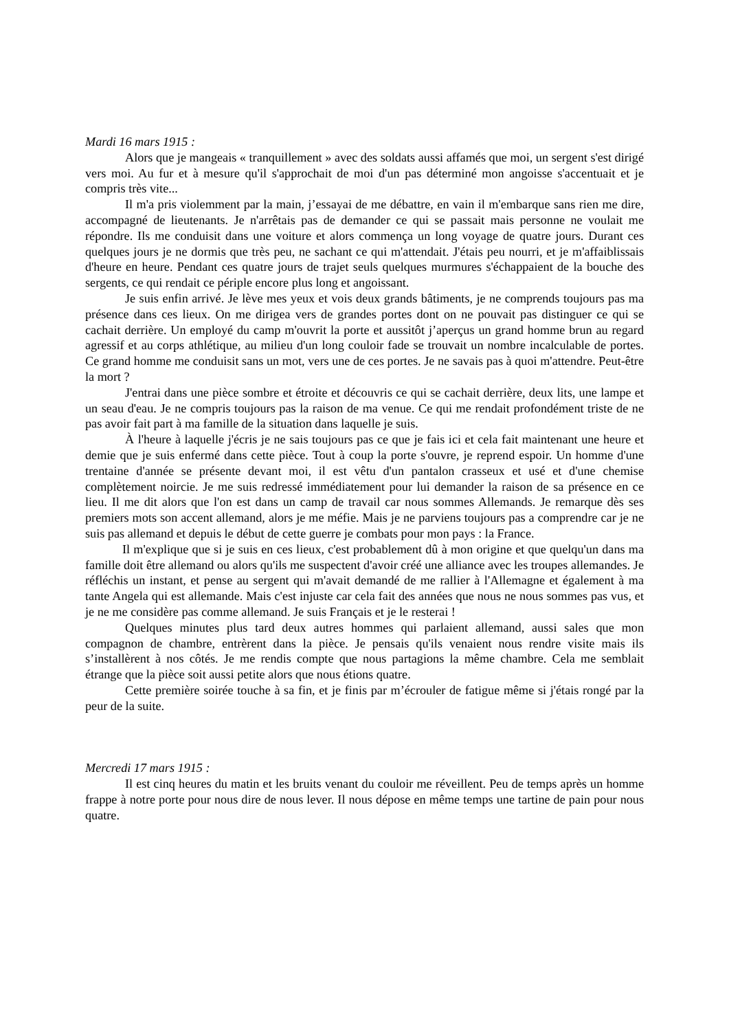Mardi 16 mars 1915 :
Alors que je mangeais « tranquillement » avec des soldats aussi affamés que moi, un sergent s'est dirigé vers moi. Au fur et à mesure qu'il s'approchait de moi d'un pas déterminé mon angoisse s'accentuait et je compris très vite...
Il m'a pris violemment par la main, j’essayai de me débattre, en vain il m'embarque sans rien me dire, accompagné de lieutenants. Je n'arrêtais pas de demander ce qui se passait mais personne ne voulait me répondre. Ils me conduisit dans une voiture et alors commença un long voyage de quatre jours. Durant ces quelques jours je ne dormis que très peu, ne sachant ce qui m'attendait. J'étais peu nourri, et je m'affaiblissais d'heure en heure. Pendant ces quatre jours de trajet seuls quelques murmures s'échappaient de la bouche des sergents, ce qui rendait ce périple encore plus long et angoissant.
Je suis enfin arrivé. Je lève mes yeux et vois deux grands bâtiments, je ne comprends toujours pas ma présence dans ces lieux. On me dirigea vers de grandes portes dont on ne pouvait pas distinguer ce qui se cachait derrière. Un employé du camp m'ouvrit la porte et aussitôt j’aperçus un grand homme brun au regard agressif et au corps athlétique, au milieu d'un long couloir fade se trouvait un nombre incalculable de portes. Ce grand homme me conduisit sans un mot, vers une de ces portes. Je ne savais pas à quoi m'attendre. Peut-être la mort ?
J'entrai dans une pièce sombre et étroite et découvris ce qui se cachait derrière, deux lits, une lampe et un seau d'eau. Je ne compris toujours pas la raison de ma venue. Ce qui me rendait profondément triste de ne pas avoir fait part à ma famille de la situation dans laquelle je suis.
À l'heure à laquelle j'écris je ne sais toujours pas ce que je fais ici et cela fait maintenant une heure et demie que je suis enfermé dans cette pièce. Tout à coup la porte s'ouvre, je reprend espoir. Un homme d'une trentaine d'année se présente devant moi, il est vêtu d'un pantalon crasseux et usé et d'une chemise complètement noircie. Je me suis redressé immédiatement pour lui demander la raison de sa présence en ce lieu. Il me dit alors que l'on est dans un camp de travail car nous sommes Allemands. Je remarque dès ses premiers mots son accent allemand, alors je me méfie. Mais je ne parviens toujours pas a comprendre car je ne suis pas allemand et depuis le début de cette guerre je combats pour mon pays : la France.
Il m'explique que si je suis en ces lieux, c'est probablement dû à mon origine et que quelqu'un dans ma famille doit être allemand ou alors qu'ils me suspectent d'avoir créé une alliance avec les troupes allemandes. Je réfléchis un instant, et pense au sergent qui m'avait demandé de me rallier à l'Allemagne et également à ma tante Angela qui est allemande. Mais c'est injuste car cela fait des années que nous ne nous sommes pas vus, et je ne me considère pas comme allemand. Je suis Français et je le resterai !
Quelques minutes plus tard deux autres hommes qui parlaient allemand, aussi sales que mon compagnon de chambre, entrèrent dans la pièce. Je pensais qu'ils venaient nous rendre visite mais ils s’installèrent à nos côtés. Je me rendis compte que nous partagions la même chambre. Cela me semblait étrange que la pièce soit aussi petite alors que nous étions quatre.
Cette première soirée touche à sa fin, et je finis par m’écrouler de fatigue même si j'étais rongé par la peur de la suite.
Mercredi 17 mars 1915 :
Il est cinq heures du matin et les bruits venant du couloir me réveillent. Peu de temps après un homme frappe à notre porte pour nous dire de nous lever. Il nous dépose en même temps une tartine de pain pour nous quatre.